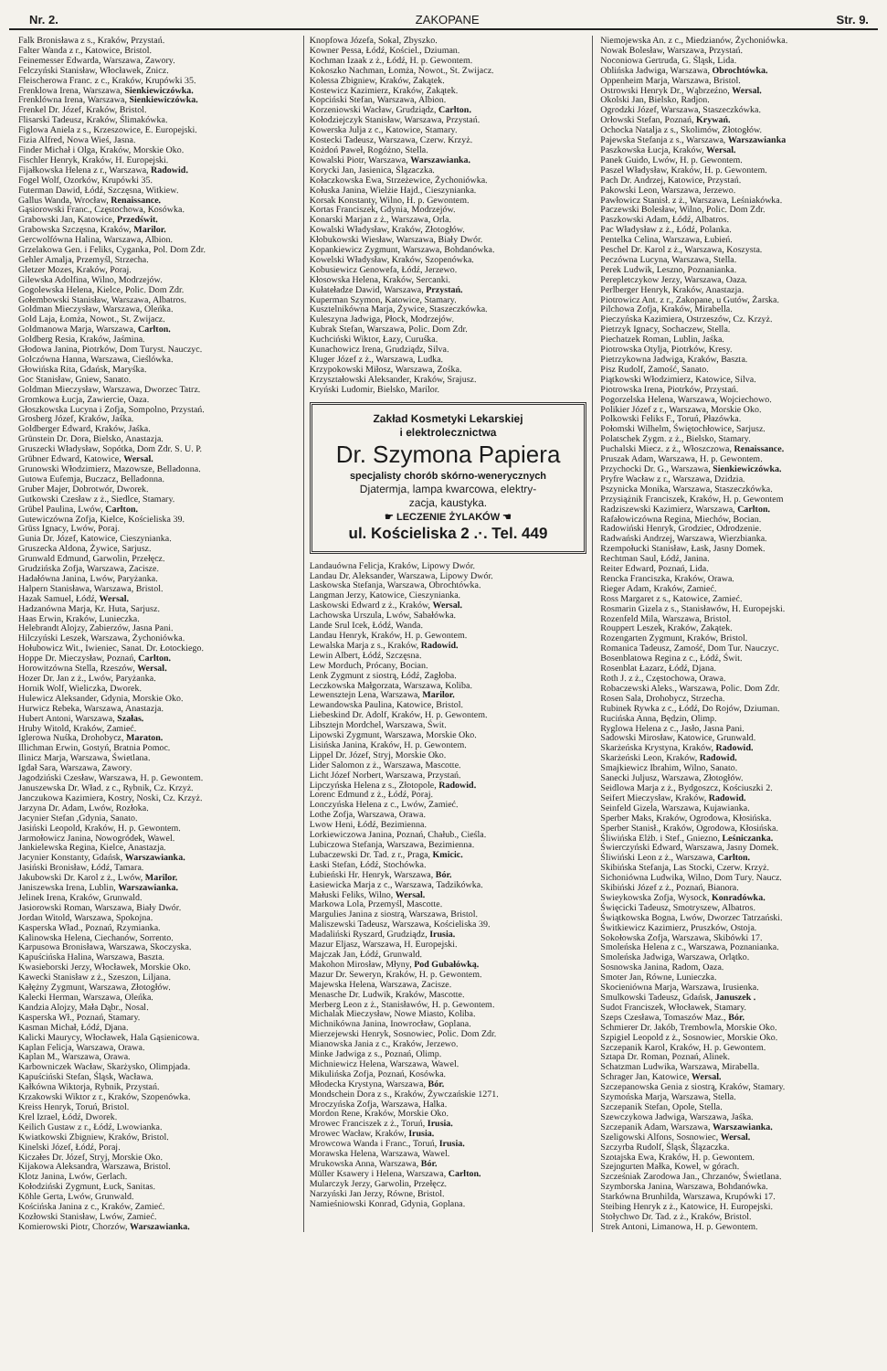Nr. 2. ZAKOPANE Str. 9.
Falk Bronisława z s., Kraków, Przystań.
Falter Wanda z r., Katowice, Bristol.
Feinemesser Edwarda, Warszawa, Zawory.
Felczyński Stanisław, Włocławek, Znicz.
Fleischerowa Franc. z c., Kraków, Krupówki 35.
Frenklowa Irena, Warszawa, Sienkiewiczówka.
Frenklówna Irena, Warszawa, Sienkiewiczówka.
Frenkel Dr. Józef, Kraków, Bristol.
Flisarski Tadeusz, Kraków, Ślimakówka.
Figlowa Aniela z s., Krzeszowice, E. Europejski.
Fizia Alfred, Nowa Wieś, Jasna.
Finder Michał i Olga, Kraków, Morskie Oko.
Fischler Henryk, Kraków, H. Europejski.
Fijałkowska Helena z r., Warszawa, Radowid.
Fogel Wolf, Ozorków, Krupówki 35.
Futerman Dawid, Łódź, Szczęsna, Witkiew.
Gallus Wanda, Wrocław, Renaissance.
Gąsiorowski Franc., Częstochowa, Kosówka.
Grabowski Jan, Katowice, Przedświt.
Grabowska Szczęsna, Kraków, Marilor.
Gercwolfówna Halina, Warszawa, Albion.
Grzelakowa Gen. i Feliks, Cyganka, Pol. Dom Zdr.
Gehler Amalja, Przemyśl, Strzecha.
Gletzer Mozes, Kraków, Poraj.
Gilewska Adolfina, Wilno, Modrzejów.
Gogolewska Helena, Kielce, Polic. Dom Zdr.
Gołembowski Stanisław, Warszawa, Albatros.
Goldman Mieczysław, Warszawa, Oleńka.
Gold Laja, Łomża, Nowot., St. Zwijacz.
Goldmanowa Marja, Warszawa, Carlton.
Goldberg Resia, Kraków, Jaśmina.
Głodowa Janina, Piotrków, Dom Turyst. Nauczyc.
Golczówna Hanna, Warszawa, Cieślówka.
Głowińska Rita, Gdańsk, Maryśka.
Goc Stanisław, Gniew, Sanato.
Goldman Mieczysław, Warszawa, Dworzec Tatrz.
Gromkowa Łucja, Zawiercie, Oaza.
Głoszkowska Lucyna i Zofja, Sompolno, Przystań.
Grosberg Józef, Kraków, Jaśka.
Goldberger Edward, Kraków, Jaśka.
Grünstein Dr. Dora, Bielsko, Anastazja.
Gruszecki Władysław, Sopótka, Dom Zdr. S. U. P.
Grübner Edward, Katowice, Wersal.
Grunowski Włodzimierz, Mazowsze, Belladonna.
Gutowa Eufemja, Buczacz, Belladonna.
Gruber Majer, Dobrotwór, Dworek.
Gutkowski Czesław z ż., Siedlce, Stamary.
Grübel Paulina, Lwów, Carlton.
Gutewiczówna Zofja, Kielce, Kościeliska 39.
Grüss Ignacy, Lwów, Poraj.
Gunia Dr. Józef, Katowice, Cieszynianka.
Gruszecka Aldona, Żywice, Sarjusz.
Grunwald Edmund, Garwolin, Przełęcz.
Grudzińska Zofja, Warszawa, Zacisze.
Hadałówna Janina, Lwów, Paryżanka.
Halpern Stanisława, Warszawa, Bristol.
Hazak Samuel, Łódź, Wersal.
Hadzanówna Marja, Kr. Huta, Sarjusz.
Haas Erwin, Kraków, Lunieczka.
Helebrandt Alojzy, Zabierzów, Jasna Pani.
Hilczyński Leszek, Warszawa, Żychoniówka.
Hołubowicz Wit., Iwieniec, Sanat. Dr. Łotockiego.
Hoppe Dr. Mieczysław, Poznań, Carlton.
Horowitzówna Stella, Rzeszów, Wersal.
Hozer Dr. Jan z ż., Lwów, Paryżanka.
Hornik Wolf, Wieliczka, Dworek.
Hulewicz Aleksander, Gdynia, Morskie Oko.
Hurwicz Rebeka, Warszawa, Anastazja.
Hubert Antoni, Warszawa, Szałas.
Hruby Witold, Kraków, Zamieć.
Iglerowa Nuśka, Drohobycz, Maraton.
Illichman Erwin, Gostyń, Bratnia Pomoc.
Ilinicz Marja, Warszawa, Świetlana.
Igdał Sara, Warszawa, Zawory.
Jagodziński Czesław, Warszawa, H. p. Gewontem.
Januszewska Dr. Wład. z c., Rybnik, Cz. Krzyż.
Janczukowa Kazimiera, Kostry, Noski, Cz. Krzyż.
Jarzyna Dr. Adam, Lwów, Rozłoka.
Jacynier Stefan ,Gdynia, Sanato.
Jasiński Leopold, Kraków, H. p. Gewontem.
Jarmołowicz Janina, Nowogródek, Wawel.
Jankielewska Regina, Kielce, Anastazja.
Jacynier Konstanty, Gdańsk, Warszawianka.
Jasiński Bronisław, Łódź, Tamara.
Jakubowski Dr. Karol z ż., Lwów, Marilor.
Janiszewska Irena, Lublin, Warszawianka.
Jelinek Irena, Kraków, Grunwald.
Jasiorowski Roman, Warszawa, Biały Dwór.
Jordan Witold, Warszawa, Spokojna.
Kasperska Wład., Poznań, Rzymianka.
Kalinowska Helena, Ciechanów, Sorrento.
Karpusowa Bronisława, Warszawa, Skoczyska.
Kapuścińska Halina, Warszawa, Baszta.
Kwasieborski Jerzy, Włocławek, Morskie Oko.
Kawecki Stanisław z ż., Szeszon, Liljana.
Kałężny Zygmunt, Warszawa, Złotogłów.
Kalecki Herman, Warszawa, Oleńka.
Kandzia Alojzy, Mała Dąbr., Nosal.
Kasperska Wł., Poznań, Stamary.
Kasman Michał, Łódź, Djana.
Kalicki Maurycy, Włocławek, Hala Gąsienicowa.
Kaplan Felicja, Warszawa, Orawa.
Kaplan M., Warszawa, Orawa.
Karbowniczek Wacław, Skarżysko, Olimpjada.
Kapuściński Stefan, Śląsk, Wacława.
Kałkówna Wiktorja, Rybnik, Przystań.
Krzakowski Wiktor z r., Kraków, Szopenówka.
Kreiss Henryk, Toruń, Bristol.
Krel Izrael, Łódź, Dworek.
Keilich Gustaw z r., Łódź, Lwowianka.
Kwiatkowski Zbigniew, Kraków, Bristol.
Kinelski Józef, Łódź, Poraj.
Kiczałes Dr. Józef, Stryj, Morskie Oko.
Kijakowa Aleksandra, Warszawa, Bristol.
Klotz Janina, Lwów, Gerlach.
Kołodziński Zygmunt, Łuck, Sanitas.
Köhle Gerta, Lwów, Grunwald.
Kościńska Janina z c., Kraków, Zamieć.
Kozłowski Stanisław, Lwów, Zamieć.
Komierowski Piotr, Chorzów, Warszawianka.
Knopfowa Józefa, Sokal, Zbyszko.
Kowner Pessa, Łódź, Kościel., Dziuman.
Kochman Izaak z ż., Łódź, H. p. Gewontem.
Kokoszko Nachman, Łomża, Nowot., St. Zwijacz.
Kolessa Zbigniew, Kraków, Zakątek.
Kostewicz Kazimierz, Kraków, Zakątek.
Kopciński Stefan, Warszawa, Albion.
Korzeniowski Wacław, Grudziądz, Carlton.
Kołodziejczyk Stanisław, Warszawa, Przystań.
Kowerska Julja z c., Katowice, Stamary.
Kostecki Tadeusz, Warszawa, Czerw. Krzyż.
Kożdoń Paweł, Rogóżno, Stella.
Kowalski Piotr, Warszawa, Warszawianka.
Korycki Jan, Jasienica, Ślązaczka.
Kołaczkowska Ewa, Strzeżewice, Żychoniówka.
Kołuska Janina, Wielżie Hajd., Cieszynianka.
Korsak Konstanty, Wilno, H. p. Gewontem.
Kortas Franciszek, Gdynia, Modrzejów.
Konarski Marjan z ż., Warszawa, Orla.
Kowalski Władysław, Kraków, Złotogłów.
Kłobukowski Wiesław, Warszawa, Biały Dwór.
Kopankiewicz Zygmunt, Warszawa, Bohdanówka.
Kowelski Władysław, Kraków, Szopenówka.
Kobusiewicz Genowefa, Łódź, Jerzewo.
Kłosowska Helena, Kraków, Sercanki.
Kułateładze Dawid, Warszawa, Przystań.
Kuperman Szymon, Katowice, Stamary.
Kusztelnikówna Marja, Żywice, Staszeczkówka.
Kuleszyna Jadwiga, Płock, Modrzejów.
Kubrak Stefan, Warszawa, Polic. Dom Zdr.
Kuchciński Wiktor, Łazy, Curuśka.
Kunachowicz Irena, Grudziądz, Silva.
Kluger Józef z ż., Warszawa, Ludka.
Krzypokowski Miłosz, Warszawa, Zośka.
Krzyształowski Aleksander, Kraków, Srajusz.
Kryński Ludomir, Bielsko, Marilor.
Zakład Kosmetyki Lekarskiej
i elektrolecznictwa
Dr. Szymona Papiera
specjalisty chorób skórno-wenerycznych
Djatermja, lampa kwarcowa, elektry-
zacja, kaustyka.
☛ LECZENIE ŻYLAKÓW ☚
ul. Kościeliska 2 .·. Tel. 449
Landauówna Felicja, Kraków, Lipowy Dwór.
Landau Dr. Aleksander, Warszawa, Lipowy Dwór.
Laskowska Stefanja, Warszawa, Obrochtówka.
Langman Jerzy, Katowice, Cieszynianka.
Laskowski Edward z ż., Kraków, Wersal.
Lachowska Urszula, Lwów, Sabałówka.
Lande Srul Icek, Łódź, Wanda.
Landau Henryk, Kraków, H. p. Gewontem.
Lewalska Marja z s., Kraków, Radowid.
Lewin Albert, Łódź, Szczęsna.
Lew Morduch, Prócany, Bocian.
Lenk Zygmunt z siostrą, Łódź, Zagłoba.
Leczkowska Małgorzata, Warszawa, Koliba.
Lewensztejn Lena, Warszawa, Marilor.
Lewandowska Paulina, Katowice, Bristol.
Liebeskind Dr. Adolf, Kraków, H. p. Gewontem.
Libsztejn Mordchel, Warszawa, Świt.
Lipowski Zygmunt, Warszawa, Morskie Oko.
Lisińska Janina, Kraków, H. p. Gewontem.
Lippel Dr. Józef, Stryj, Morskie Oko.
Lider Salomon z ż., Warszawa, Mascotte.
Licht Józef Norbert, Warszawa, Przystań.
Lipczyńska Helena z s., Złotopole, Radowid.
Lorenc Edmund z ż., Łódź, Poraj.
Lonczyńska Helena z c., Lwów, Zamieć.
Lothe Zofja, Warszawa, Orawa.
Lwow Heni, Łódź, Bezimienna.
Lorkiewiczowa Janina, Poznań, Chałub., Cieśla.
Lubiczowa Stefanja, Warszawa, Bezimienna.
Lubaczewski Dr. Tad. z r., Praga, Kmicic.
Łaski Stefan, Łódź, Stochówka.
Łubieński Hr. Henryk, Warszawa, Bór.
Łasiewicka Marja z c., Warszawa, Tadzikówka.
Małuski Feliks, Wilno, Wersal.
Markowa Lola, Przemyśl, Mascotte.
Margulies Janina z siostrą, Warszawa, Bristol.
Maliszewski Tadeusz, Warszawa, Kościeliska 39.
Madaliński Ryszard, Grudziądz, Irusia.
Mazur Eljasz, Warszawa, H. Europejski.
Majczak Jan, Łódź, Grunwald.
Makohon Mirosław, Młyny, Pod Gubałówką.
Mazur Dr. Seweryn, Kraków, H. p. Gewontem.
Majewska Helena, Warszawa, Zacisze.
Menasche Dr. Ludwik, Kraków, Mascotte.
Merberg Leon z ż., Stanisławów, H. p. Gewontem.
Michalak Mieczysław, Nowe Miasto, Koliba.
Michnikówna Janina, Inowrocław, Goplana.
Mierzejewski Henryk, Sosnowiec, Polic. Dom Zdr.
Mianowska Jania z c., Kraków, Jerzewo.
Minke Jadwiga z s., Poznań, Olimp.
Michniewicz Helena, Warszawa, Wawel.
Mikulińska Zofja, Poznań, Kosówka.
Młodecka Krystyna, Warszawa, Bór.
Mondschein Dora z s., Kraków, Żywczańskie 1271.
Mroczyńska Zofja, Warszawa, Halka.
Mordon Rene, Kraków, Morskie Oko.
Mrowec Franciszek z ż., Toruń, Irusia.
Mrowec Wacław, Kraków, Irusia.
Mrowcowa Wanda i Franc., Toruń, Irusia.
Morawska Helena, Warszawa, Wawel.
Mrukowska Anna, Warszawa, Bór.
Müller Ksawery i Helena, Warszawa, Carlton.
Mularczyk Jerzy, Garwolin, Przełęcz.
Narzyński Jan Jerzy, Równe, Bristol.
Namieśniowski Konrad, Gdynia, Goplana.
Niemojewska An. z c., Miedzianów, Żychoniówka.
Nowak Bolesław, Warszawa, Przystań.
Noconiowa Gertruda, G. Śląsk, Lida.
Oblińska Jadwiga, Warszawa, Obrochtówka.
Oppenheim Marja, Warszawa, Bristol.
Ostrowski Henryk Dr., Wąbrzeźno, Wersal.
Okolski Jan, Bielsko, Radjon.
Ogrodzki Józef, Warszawa, Staszeczkówka.
Orłowski Stefan, Poznań, Krywań.
Ochocka Natalja z s., Skolimów, Złotogłów.
Pajewska Stefanja z s., Warszawa, Warszawianka
Paszkowska Łucja, Kraków, Wersal.
Panek Guido, Lwów, H. p. Gewontem.
Paszel Władysław, Kraków, H. p. Gewontem.
Pach Dr. Andrzej, Katowice, Przystań.
Pakowski Leon, Warszawa, Jerzewo.
Pawłowicz Stanisł. z ż., Warszawa, Leśniakówka.
Paczewski Bolesław, Wilno, Polic. Dom Zdr.
Paszkowski Adam, Łódź, Albatros.
Pac Władysław z ż., Łódź, Polanka.
Pentelka Celina, Warszawa, Łubień.
Peschel Dr. Karol z ż., Warszawa, Koszysta.
Peczówna Lucyna, Warszawa, Stella.
Perek Ludwik, Leszno, Poznanianka.
Perepletczykow Jerzy, Warszawa, Oaza.
Perlberger Henryk, Kraków, Anastazja.
Piotrowicz Ant. z r., Zakopane, u Gutów, Żarska.
Pilchowa Zofja, Kraków, Mirabella.
Pieczyńska Kazimiera, Ostrzeszów, Cz. Krzyż.
Pietrzyk Ignacy, Sochaczew, Stella.
Piechatzek Roman, Lublin, Jaśka.
Piotrowska Otylja, Piotrków, Kresy.
Pietrzykowna Jadwiga, Kraków, Baszta.
Pisz Rudolf, Zamość, Sanato.
Piątkowski Włodzimierz, Katowice, Silva.
Piotrowska Irena, Piotrków, Przystań.
Pogorzelska Helena, Warszawa, Wojciechowo.
Polikier Józef z r., Warszawa, Morskie Oko.
Polkowski Feliks F., Toruń, Płazówka.
Połomski Wilhelm, Świętochłowice, Sarjusz.
Polatschek Zygm. z ż., Bielsko, Stamary.
Puchalski Miecz. z ż., Włoszczowa, Renaissance.
Pruszak Adam, Warszawa, H. p. Gewontem.
Przychocki Dr. G., Warszawa, Sienkiewiczówka.
Pryfre Wacław z r., Warszawa, Dzidzia.
Pszynicka Monika, Warszawa, Staszeczkówka.
Przysiążnik Franciszek, Kraków, H. p. Gewontem
Radziszewski Kazimierz, Warszawa, Carlton.
Rafałowiczówna Regina, Miechów, Bocian.
Radowiński Henryk, Grodziec, Odrodzenie.
Radwański Andrzej, Warszawa, Wierzbianka.
Rzempołucki Stanisław, Łask, Jasny Domek.
Rechtman Saul, Łódź, Janina.
Reiter Edward, Poznań, Lida.
Rencka Franciszka, Kraków, Orawa.
Rieger Adam, Kraków, Zamieć.
Ross Margaret z s., Katowice, Zamieć.
Rosmarin Gizela z s., Stanisławów, H. Europejski.
Rozenfeld Mila, Warszawa, Bristol.
Rouppert Leszek, Kraków, Zakątek.
Rozengarten Zygmunt, Kraków, Bristol.
Romanica Tadeusz, Zamość, Dom Tur. Nauczyc.
Bosenblatowa Regina z c., Łódź, Świt.
Rosenblat Łazarz, Łódź, Djana.
Roth J. z ż., Częstochowa, Orawa.
Robaczewski Aleks., Warszawa, Polic. Dom Zdr.
Rosen Sala, Drohobycz, Strzecha.
Rubinek Rywka z c., Łódź, Do Rojów, Dziuman.
Rucińska Anna, Będzin, Olimp.
Ryglowa Helena z c., Jasło, Jasna Pani.
Sadowski Mirosław, Katowice, Grunwald.
Skarżeńska Krystyna, Kraków, Radowid.
Skarżeński Leon, Kraków, Radowid.
Smajkiewicz Ibrahim, Wilno, Sanato.
Sanecki Juljusz, Warszawa, Złotogłów.
Seidlowa Marja z ż., Bydgoszcz, Kościuszki 2.
Seifert Mieczysław, Kraków, Radowid.
Seinfeld Gizela, Warszawa, Kujawianka.
Sperber Maks, Kraków, Ogrodowa, Kłosińska.
Sperber Stanisł., Kraków, Ogrodowa, Kłosińska.
Śliwińska Elżb. i Stef., Gniezno, Leśniczanka.
Świerczyński Edward, Warszawa, Jasny Domek.
Śliwiński Leon z ż., Warszawa, Carlton.
Skibińska Stefanja, Las Stocki, Czerw. Krzyż.
Sichoniówna Ludwika, Wilno, Dom Tury. Naucz.
Skibiński Józef z ż., Poznań, Bianora.
Swieykowska Zofja, Wysock, Konradówka.
Święcicki Tadeusz, Smotryszew, Albatros.
Świątkowska Bogna, Lwów, Dworzec Tatrzański.
Świtkiewicz Kazimierz, Pruszków, Ostoja.
Sokołowska Zofja, Warszawa, Skibówki 17.
Smoleńska Helena z c., Warszawa, Poznanianka.
Smoleńska Jadwiga, Warszawa, Orlątko.
Sosnowska Janina, Radom, Oaza.
Smoter Jan, Równe, Lunieczka.
Skocieniówna Marja, Warszawa, Irusienka.
Smulkowski Tadeusz, Gdańsk, Januszek .
Sudot Franciszek, Włocławek, Stamary.
Szeps Czesława, Tomaszów Maz., Bór.
Schmierer Dr. Jakób, Trembowla, Morskie Oko.
Szpigiel Leopold z ż., Sosnowiec, Morskie Oko.
Szczepanik Karol, Kraków, H. p. Gewontem.
Sztapa Dr. Roman, Poznań, Alinek.
Schatzman Ludwika, Warszawa, Mirabella.
Schrager Jan, Katowice, Wersal.
Szczepanowska Genia z siostrą, Kraków, Stamary.
Szymońska Marja, Warszawa, Stella.
Szczepanik Stefan, Opole, Stella.
Szewczykowa Jadwiga, Warszawa, Jaśka.
Szczepanik Adam, Warszawa, Warszawianka.
Szeligowski Alfons, Sosnowiec, Wersal.
Szczyrba Rudolf, Śląsk, Ślązaczka.
Szotajska Ewa, Kraków, H. p. Gewontem.
Szejngurten Małka, Kowel, w górach.
Szcześniak Zarodowa Jan., Chrzanów, Świetlana.
Szymborska Janina, Warszawa, Bohdanówka.
Starkówna Brunhilda, Warszawa, Krupówki 17.
Steibing Henryk z ż., Katowice, H. Europejski.
Stołychwo Dr. Tad. z ż., Kraków, Bristol.
Strek Antoni, Limanowa, H. p. Gewontem.